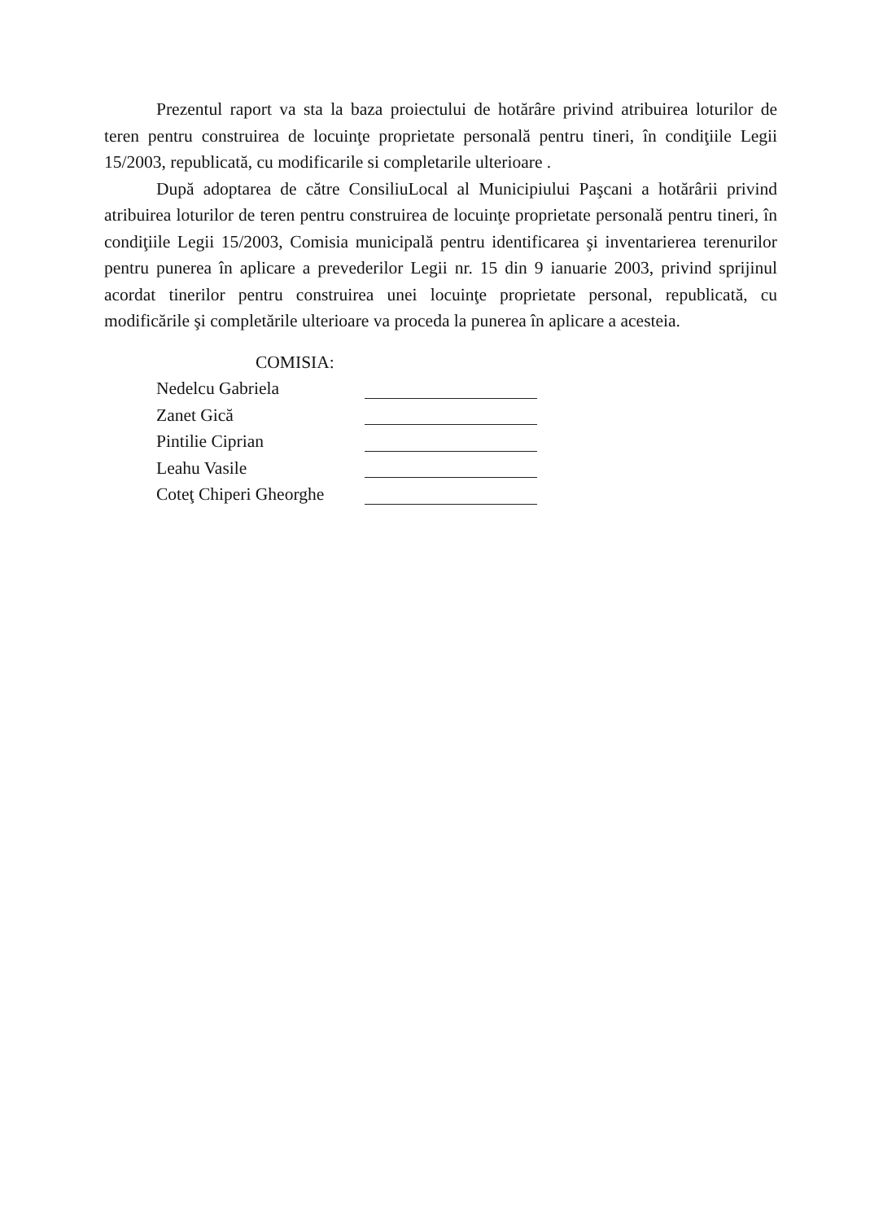Prezentul raport va sta la baza proiectului de hotărâre privind atribuirea loturilor de teren pentru construirea de locuinţe proprietate personală pentru tineri, în condiţiile Legii 15/2003, republicată, cu modificarile si completarile ulterioare .
După adoptarea de către ConsiliuLocal al Municipiului Paşcani a hotărârii privind atribuirea loturilor de teren pentru construirea de locuinţe proprietate personală pentru tineri, în condiţiile Legii 15/2003, Comisia municipală pentru identificarea şi inventarierea terenurilor pentru punerea în aplicare a prevederilor Legii nr. 15 din 9 ianuarie 2003, privind sprijinul acordat tinerilor pentru construirea unei locuinţe proprietate personal, republicată, cu modificările şi completările ulterioare va proceda la punerea în aplicare a acesteia.
COMISIA:
Nedelcu Gabriela
Zanet Gică
Pintilie Ciprian
Leahu Vasile
Coteţ Chiperi Gheorghe